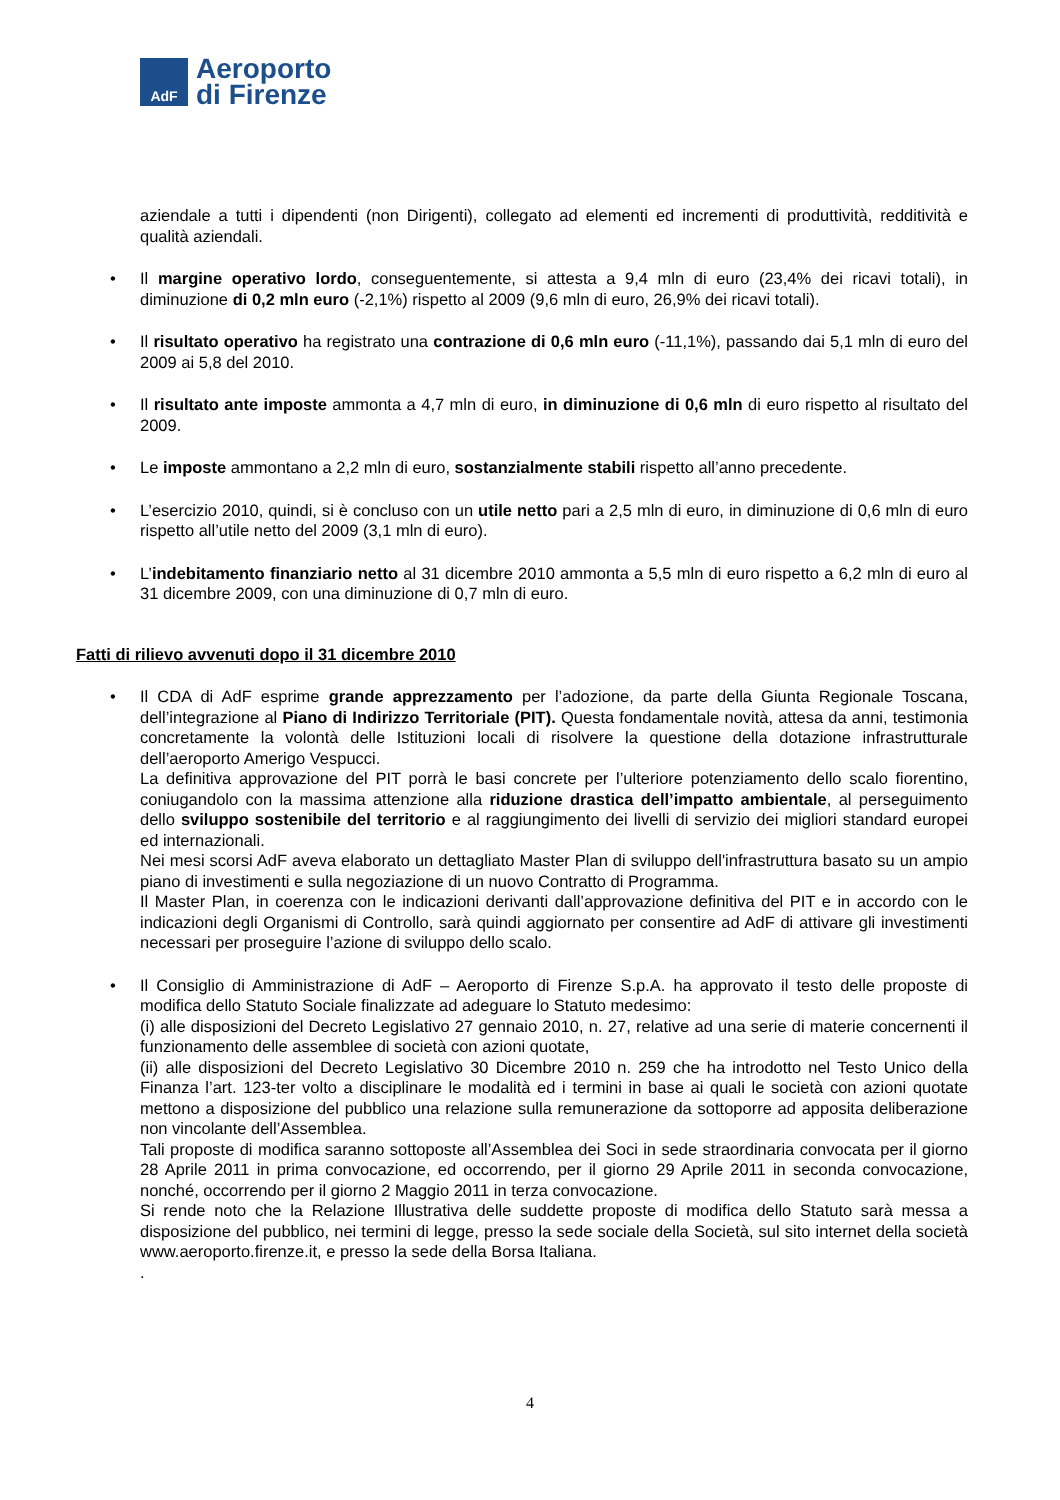AdF
Aeroporto
di Firenze
aziendale a tutti i dipendenti (non Dirigenti), collegato ad elementi ed incrementi di produttività, redditività e qualità aziendali.
• Il margine operativo lordo, conseguentemente, si attesta a 9,4 mln di euro (23,4% dei ricavi totali), in diminuzione di 0,2 mln euro (-2,1%) rispetto al 2009 (9,6 mln di euro, 26,9% dei ricavi totali).
• Il risultato operativo ha registrato una contrazione di 0,6 mln euro (-11,1%), passando dai 5,1 mln di euro del 2009 ai 5,8 del 2010.
• Il risultato ante imposte ammonta a 4,7 mln di euro, in diminuzione di 0,6 mln di euro rispetto al risultato del 2009.
• Le imposte ammontano a 2,2 mln di euro, sostanzialmente stabili rispetto all’anno precedente.
• L’esercizio 2010, quindi, si è concluso con un utile netto pari a 2,5 mln di euro, in diminuzione di 0,6 mln di euro rispetto all’utile netto del 2009 (3,1 mln di euro).
• L’indebitamento finanziario netto al 31 dicembre 2010 ammonta a 5,5 mln di euro rispetto a 6,2 mln di euro al 31 dicembre 2009, con una diminuzione di 0,7 mln di euro.
Fatti di rilievo avvenuti dopo il 31 dicembre 2010
• Il CDA di AdF esprime grande apprezzamento per l’adozione, da parte della Giunta Regionale Toscana, dell’integrazione al Piano di Indirizzo Territoriale (PIT). Questa fondamentale novità, attesa da anni, testimonia concretamente la volontà delle Istituzioni locali di risolvere la questione della dotazione infrastrutturale dell’aeroporto Amerigo Vespucci.
La definitiva approvazione del PIT porrà le basi concrete per l’ulteriore potenziamento dello scalo fiorentino, coniugandolo con la massima attenzione alla riduzione drastica dell’impatto ambientale, al perseguimento dello sviluppo sostenibile del territorio e al raggiungimento dei livelli di servizio dei migliori standard europei ed internazionali.
Nei mesi scorsi AdF aveva elaborato un dettagliato Master Plan di sviluppo dell'infrastruttura basato su un ampio piano di investimenti e sulla negoziazione di un nuovo Contratto di Programma.
Il Master Plan, in coerenza con le indicazioni derivanti dall’approvazione definitiva del PIT e in accordo con le indicazioni degli Organismi di Controllo, sarà quindi aggiornato per consentire ad AdF di attivare gli investimenti necessari per proseguire l’azione di sviluppo dello scalo.
• Il Consiglio di Amministrazione di AdF – Aeroporto di Firenze S.p.A. ha approvato il testo delle proposte di modifica dello Statuto Sociale finalizzate ad adeguare lo Statuto medesimo:
(i) alle disposizioni del Decreto Legislativo 27 gennaio 2010, n. 27, relative ad una serie di materie concernenti il funzionamento delle assemblee di società con azioni quotate,
(ii) alle disposizioni del Decreto Legislativo 30 Dicembre 2010 n. 259 che ha introdotto nel Testo Unico della Finanza l’art. 123-ter volto a disciplinare le modalità ed i termini in base ai quali le società con azioni quotate mettono a disposizione del pubblico una relazione sulla remunerazione da sottoporre ad apposita deliberazione non vincolante dell’Assemblea.
Tali proposte di modifica saranno sottoposte all’Assemblea dei Soci in sede straordinaria convocata per il giorno 28 Aprile 2011 in prima convocazione, ed occorrendo, per il giorno 29 Aprile 2011 in seconda convocazione, nonché, occorrendo per il giorno 2 Maggio 2011 in terza convocazione.
Si rende noto che la Relazione Illustrativa delle suddette proposte di modifica dello Statuto sarà messa a disposizione del pubblico, nei termini di legge, presso la sede sociale della Società, sul sito internet della società www.aeroporto.firenze.it, e presso la sede della Borsa Italiana.
.
4